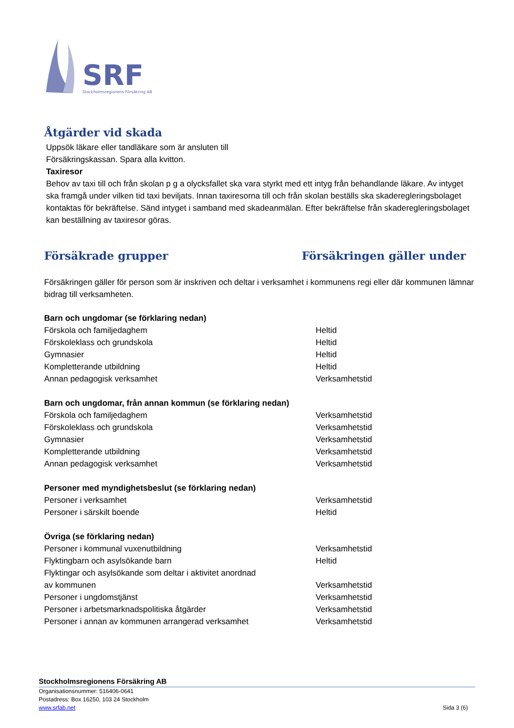SRF
Stockholmsregionens Försäkring AB
Åtgärder vid skada
Uppsök läkare eller tandläkare som är ansluten till
Försäkringskassan. Spara alla kvitton.
Taxiresor
Behov av taxi till och från skolan p g a olycksfallet ska vara styrkt med ett intyg från behandlande läkare. Av intyget ska framgå under vilken tid taxi beviljats. Innan taxiresorna till och från skolan beställs ska skaderegleringsbolaget kontaktas för bekräftelse. Sänd intyget i samband med skadeanmälan. Efter bekräftelse från skaderegleringsbolaget kan beställning av taxiresor göras.
Försäkrade grupper Försäkringen gäller under
Försäkringen gäller för person som är inskriven och deltar i verksamhet i kommunens regi eller där kommunen lämnar bidrag till verksamheten.
| Barn och ungdomar (se förklaring nedan) | |
| Förskola och familjedaghem | Heltid |
| Förskoleklass och grundskola | Heltid |
| Gymnasier | Heltid |
| Kompletterande utbildning | Heltid |
| Annan pedagogisk verksamhet | Verksamhetstid |
| Barn och ungdomar, från annan kommun (se förklaring nedan) | |
| Förskola och familjedaghem | Verksamhetstid |
| Förskoleklass och grundskola | Verksamhetstid |
| Gymnasier | Verksamhetstid |
| Kompletterande utbildning | Verksamhetstid |
| Annan pedagogisk verksamhet | Verksamhetstid |
| Personer med myndighetsbeslut (se förklaring nedan) | |
| Personer i verksamhet | Verksamhetstid |
| Personer i särskilt boende | Heltid |
| Övriga (se förklaring nedan) | |
| Personer i kommunal vuxenutbildning | Verksamhetstid |
| Flyktingbarn och asylsökande barn | Heltid |
| Flyktingar och asylsökande som deltar i aktivitet anordnad av kommunen | Verksamhetstid |
| Personer i ungdomstjänst | Verksamhetstid |
| Personer i arbetsmarknadspolitiska åtgärder | Verksamhetstid |
| Personer i annan av kommunen arrangerad verksamhet | Verksamhetstid |
Stockholmsregionens Försäkring AB
Organisationsnummer: 516406-0641
Postadress: Box 16250, 103 24 Stockholm
www.srfab.net Sida 3 (6)